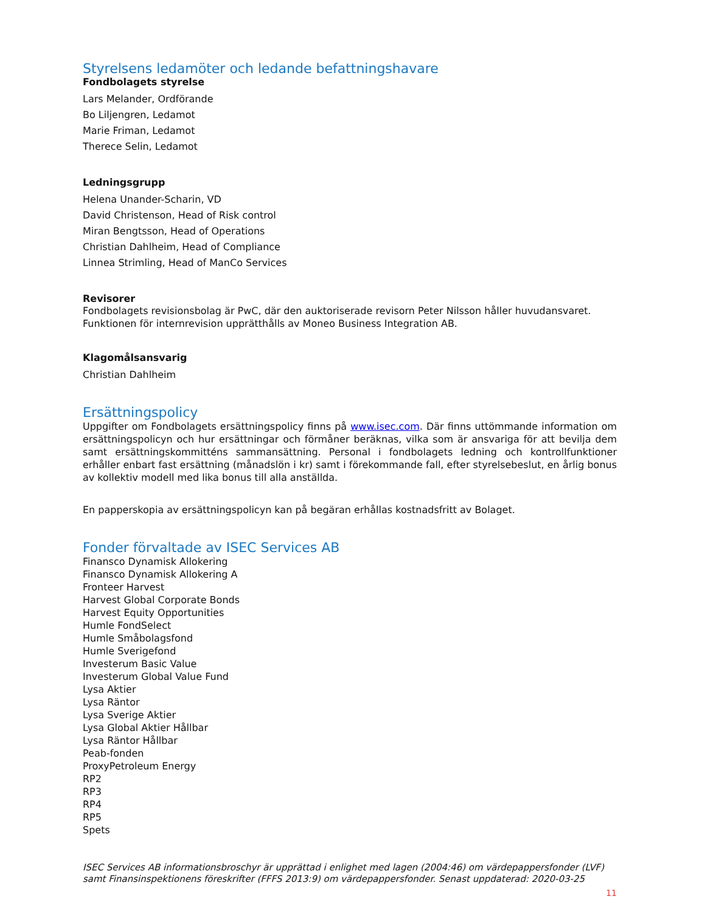Styrelsens ledamöter och ledande befattningshavare
Fondbolagets styrelse
Lars Melander, Ordförande
Bo Liljengren, Ledamot
Marie Friman, Ledamot
Therece Selin, Ledamot
Ledningsgrupp
Helena Unander-Scharin, VD
David Christenson, Head of Risk control
Miran Bengtsson, Head of Operations
Christian Dahlheim, Head of Compliance
Linnea Strimling, Head of ManCo Services
Revisorer
Fondbolagets revisionsbolag är PwC, där den auktoriserade revisorn Peter Nilsson håller huvudansvaret.
Funktionen för internrevision upprätthålls av Moneo Business Integration AB.
Klagomålsansvarig
Christian Dahlheim
Ersättningspolicy
Uppgifter om Fondbolagets ersättningspolicy finns på www.isec.com. Där finns uttömmande information om ersättningspolicyn och hur ersättningar och förmåner beräknas, vilka som är ansvariga för att bevilja dem samt ersättningskommitténs sammansättning. Personal i fondbolagets ledning och kontrollfunktioner erhåller enbart fast ersättning (månadslön i kr) samt i förekommande fall, efter styrelsebeslut, en årlig bonus av kollektiv modell med lika bonus till alla anställda.
En papperskopia av ersättningspolicyn kan på begäran erhållas kostnadsfritt av Bolaget.
Fonder förvaltade av ISEC Services AB
Finansco Dynamisk Allokering
Finansco Dynamisk Allokering A
Fronteer Harvest
Harvest Global Corporate Bonds
Harvest Equity Opportunities
Humle FondSelect
Humle Småbolagsfond
Humle Sverigefond
Investerum Basic Value
Investerum Global Value Fund
Lysa Aktier
Lysa Räntor
Lysa Sverige Aktier
Lysa Global Aktier Hållbar
Lysa Räntor Hållbar
Peab-fonden
ProxyPetroleum Energy
RP2
RP3
RP4
RP5
Spets
ISEC Services AB informationsbroschyr är upprättad i enlighet med lagen (2004:46) om värdepappersfonder (LVF) samt Finansinspektionens föreskrifter (FFFS 2013:9) om värdepappersfonder. Senast uppdaterad: 2020-03-25
11